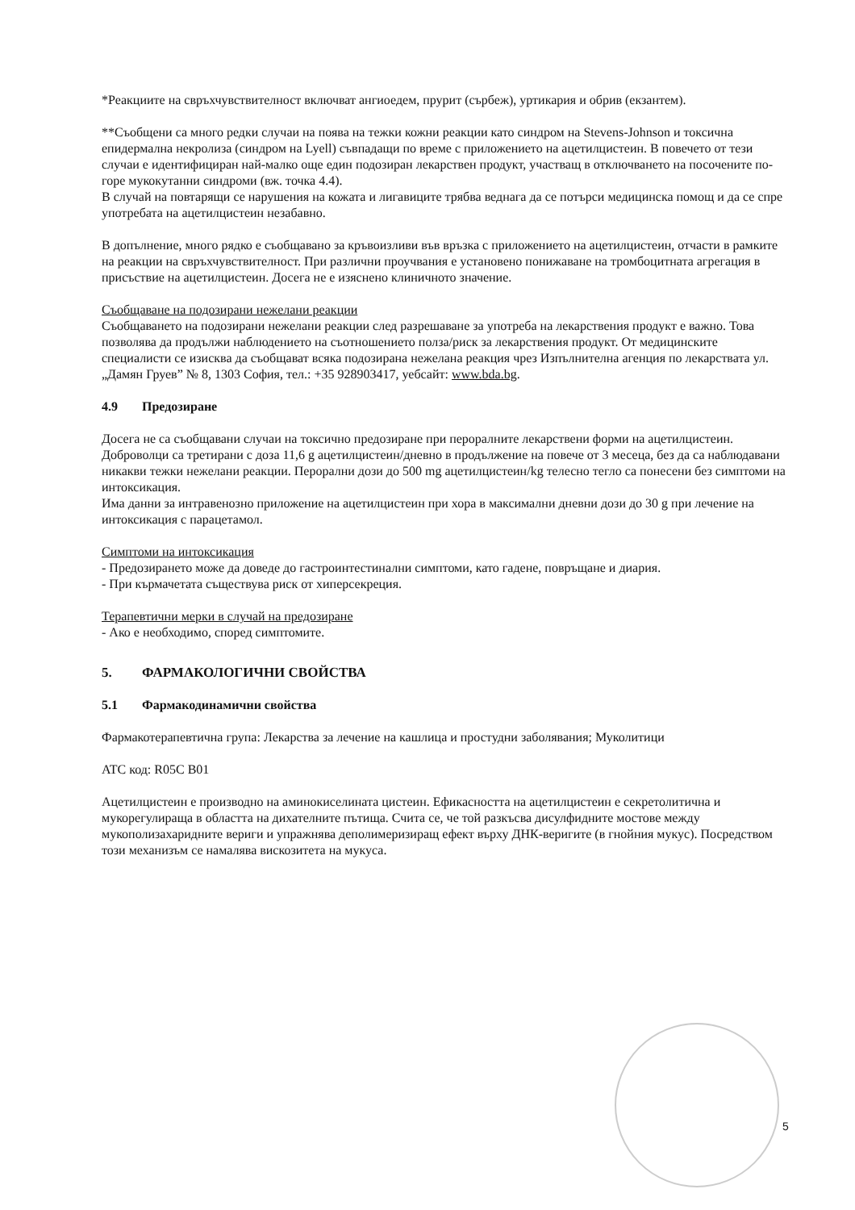*Реакциите на свръхчувствителност включват ангиоедем, прурит (сърбеж), уртикария и обрив (екзантем).
**Съобщени са много редки случаи на поява на тежки кожни реакции като синдром на Stevens-Johnson и токсична епидермална некролиза (синдром на Lyell) съвпадащи по време с приложението на ацетилцистеин. В повечето от тези случаи е идентифициран най-малко още един подозиран лекарствен продукт, участващ в отключването на посочените по-горе мукокутанни синдроми (вж. точка 4.4).
В случай на повтарящи се нарушения на кожата и лигавиците трябва веднага да се потърси медицинска помощ и да се спре употребата на ацетилцистеин незабавно.
В допълнение, много рядко е съобщавано за кръвоизливи във връзка с приложението на ацетилцистеин, отчасти в рамките на реакции на свръхчувствителност. При различни проучвания е установено понижаване на тромбоцитната агрегация в присъствие на ацетилцистеин. Досега не е изяснено клиничното значение.
Съобщаване на подозирани нежелани реакции
Съобщаването на подозирани нежелани реакции след разрешаване за употреба на лекарствения продукт е важно. Това позволява да продължи наблюдението на съотношението полза/риск за лекарствения продукт. От медицинските специалисти се изисква да съобщават всяка подозирана нежелана реакция чрез Изпълнителна агенция по лекарствата ул. „Дамян Груев” № 8, 1303 София, тел.: +35 928903417, уебсайт: www.bda.bg.
4.9 Предозиране
Досега не са съобщавани случаи на токсично предозиране при пероралните лекарствени форми на ацетилцистеин. Доброволци са третирани с доза 11,6 g ацетилцистеин/дневно в продължение на повече от 3 месеца, без да са наблюдавани никакви тежки нежелани реакции. Перорални дози до 500 mg ацетилцистеин/kg телесно тегло са понесени без симптоми на интоксикация.
Има данни за интравенозно приложение на ацетилцистеин при хора в максимални дневни дози до 30 g при лечение на интоксикация с парацетамол.
Симптоми на интоксикация
- Предозирането може да доведе до гастроинтестинални симптоми, като гадене, повръщане и диария.
- При кърмачетата съществува риск от хиперсекреция.
Терапевтични мерки в случай на предозиране
- Ако е необходимо, според симптомите.
5. ФАРМАКОЛОГИЧНИ СВОЙСТВА
5.1 Фармакодинамични свойства
Фармакотерапевтична група: Лекарства за лечение на кашлица и простудни заболявания; Муколитици
ATC код: R05C B01
Ацетилцистеин е производно на аминокиселината цистеин. Ефикасността на ацетилцистеин е секретолитична и мукорегулираща в областта на дихателните пътища. Счита се, че той разкъсва дисулфидните мостове между мукополизахаридните вериги и упражнява деполимеризиращ ефект върху ДНК-веригите (в гнойния мукус). Посредством този механизъм се намалява вискозитета на мукуса.
5